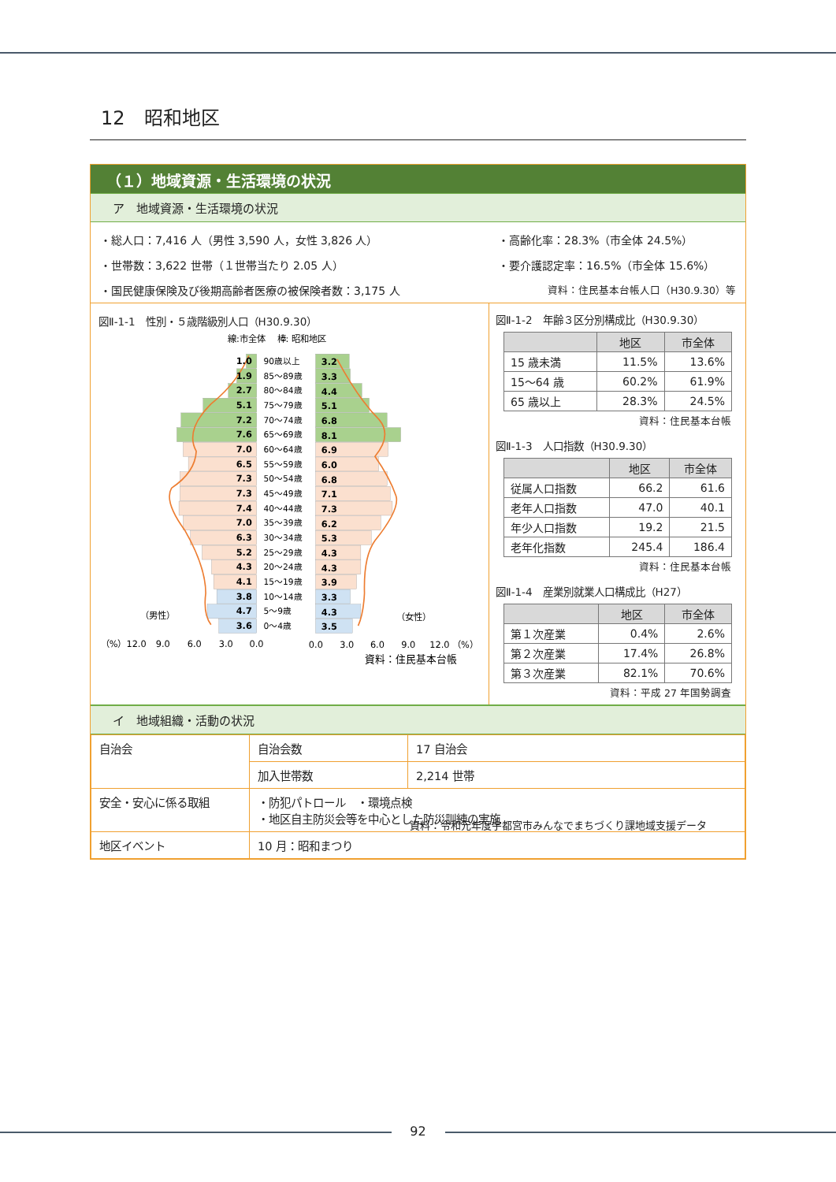12　昭和地区
（１）地域資源・生活環境の状況
ア　地域資源・生活環境の状況
・総人口：7,416 人（男性 3,590 人，女性 3,826 人）
・世帯数：3,622 世帯（１世帯当たり 2.05 人）
・国民健康保険及び後期高齢者医療の被保険者数：3,175 人
・高齢化率：28.3%（市全体 24.5%）
・要介護認定率：16.5%（市全体 15.6%）
資料：住民基本台帳人口（H30.9.30）等
図Ⅱ-1-1　性別・５歳階級別人口（H30.9.30）
線:市全体　 棒: 昭和地区
1.0
1.9
2.7
5.1
7.2
7.6
7.0
6.5
7.3
7.3
7.4
7.0
6.3
5.2
4.3
4.1
3.8
4.7
3.6
90歳以上
85～89歳
80～84歳
75～79歳
70～74歳
65～69歳
60～64歳
55～59歳
50～54歳
45～49歳
40～44歳
35～39歳
30～34歳
25～29歳
20～24歳
15～19歳
10～14歳
5～9歳
0～4歳
3.2
3.3
4.4
5.1
6.8
8.1
6.9
6.0
6.8
7.1
7.3
6.2
5.3
4.3
4.3
3.9
3.3
4.3
3.5
（男性）
（女性）
（%）12.0
9.0
6.0
3.0
0.0
0.0
3.0
6.0
9.0
12.0 （%）
資料：住民基本台帳
図Ⅱ-1-2　年齢３区分別構成比（H30.9.30）
| | 地区 | 市全体 |
| --- | --- | --- |
| 15 歳未満 | 11.5% | 13.6% |
| 15～64 歳 | 60.2% | 61.9% |
| 65 歳以上 | 28.3% | 24.5% |
資料：住民基本台帳
図Ⅱ-1-3　人口指数（H30.9.30）
| | 地区 | 市全体 |
| --- | --- | --- |
| 従属人口指数 | 66.2 | 61.6 |
| 老年人口指数 | 47.0 | 40.1 |
| 年少人口指数 | 19.2 | 21.5 |
| 老年化指数 | 245.4 | 186.4 |
資料：住民基本台帳
図Ⅱ-1-4　産業別就業人口構成比（H27）
| | 地区 | 市全体 |
| --- | --- | --- |
| 第１次産業 | 0.4% | 2.6% |
| 第２次産業 | 17.4% | 26.8% |
| 第３次産業 | 82.1% | 70.6% |
資料：平成 27 年国勢調査
イ　地域組織・活動の状況
| 自治会 | 自治会数 | 17 自治会 |
| | 加入世帯数 | 2,214 世帯 |
| 安全・安心に係る取組 | ・防犯パトロール ・環境点検 ・地区自主防災会等を中心とした防災訓練の実施 | |
| 地区イベント | 10 月：昭和まつり | |
資料：令和元年度宇都宮市みんなでまちづくり課地域支援データ
92